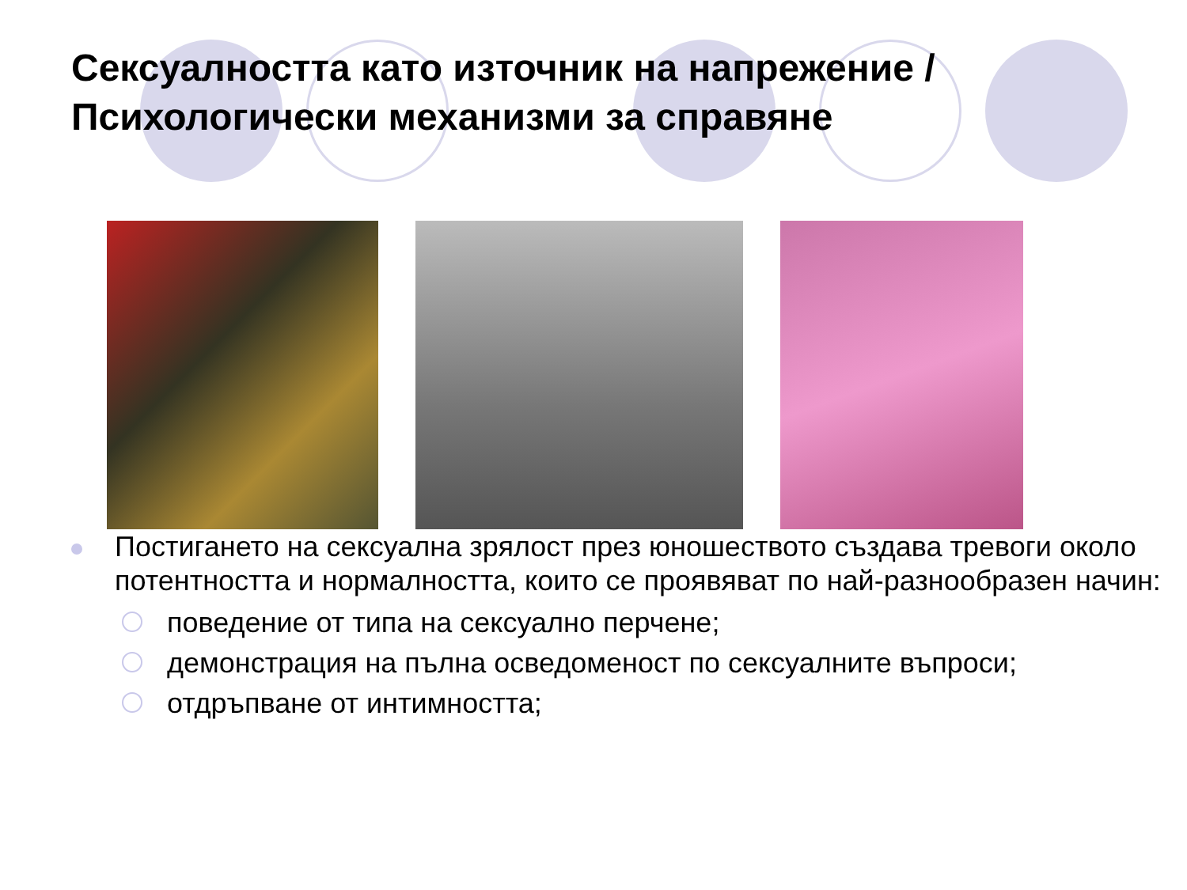Сексуалността като източник на напрежение / Психологически механизми за справяне
Постигането на сексуална зрялост през юношеството създава тревоги около потентността и нормалността, които се проявяват по най-разнообразен начин:
поведение от типа на сексуално перчене;
демонстрация на пълна осведоменост по сексуалните въпроси;
отдръпване от интимността;